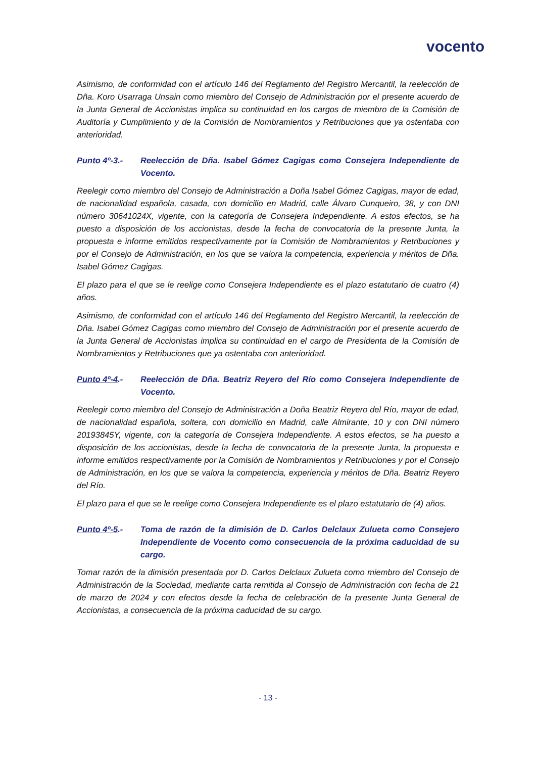vocento
Asimismo, de conformidad con el artículo 146 del Reglamento del Registro Mercantil, la reelección de Dña. Koro Usarraga Unsain como miembro del Consejo de Administración por el presente acuerdo de la Junta General de Accionistas implica su continuidad en los cargos de miembro de la Comisión de Auditoría y Cumplimiento y de la Comisión de Nombramientos y Retribuciones que ya ostentaba con anterioridad.
Punto 4º-3.- Reelección de Dña. Isabel Gómez Cagigas como Consejera Independiente de Vocento.
Reelegir como miembro del Consejo de Administración a Doña Isabel Gómez Cagigas, mayor de edad, de nacionalidad española, casada, con domicilio en Madrid, calle Álvaro Cunqueiro, 38, y con DNI número 30641024X, vigente, con la categoría de Consejera Independiente. A estos efectos, se ha puesto a disposición de los accionistas, desde la fecha de convocatoria de la presente Junta, la propuesta e informe emitidos respectivamente por la Comisión de Nombramientos y Retribuciones y por el Consejo de Administración, en los que se valora la competencia, experiencia y méritos de Dña. Isabel Gómez Cagigas.
El plazo para el que se le reelige como Consejera Independiente es el plazo estatutario de cuatro (4) años.
Asimismo, de conformidad con el artículo 146 del Reglamento del Registro Mercantil, la reelección de Dña. Isabel Gómez Cagigas como miembro del Consejo de Administración por el presente acuerdo de la Junta General de Accionistas implica su continuidad en el cargo de Presidenta de la Comisión de Nombramientos y Retribuciones que ya ostentaba con anterioridad.
Punto 4º-4.- Reelección de Dña. Beatriz Reyero del Río como Consejera Independiente de Vocento.
Reelegir como miembro del Consejo de Administración a Doña Beatriz Reyero del Río, mayor de edad, de nacionalidad española, soltera, con domicilio en Madrid, calle Almirante, 10 y con DNI número 20193845Y, vigente, con la categoría de Consejera Independiente. A estos efectos, se ha puesto a disposición de los accionistas, desde la fecha de convocatoria de la presente Junta, la propuesta e informe emitidos respectivamente por la Comisión de Nombramientos y Retribuciones y por el Consejo de Administración, en los que se valora la competencia, experiencia y méritos de Dña. Beatriz Reyero del Río.
El plazo para el que se le reelige como Consejera Independiente es el plazo estatutario de (4) años.
Punto 4º-5.- Toma de razón de la dimisión de D. Carlos Delclaux Zulueta como Consejero Independiente de Vocento como consecuencia de la próxima caducidad de su cargo.
Tomar razón de la dimisión presentada por D. Carlos Delclaux Zulueta como miembro del Consejo de Administración de la Sociedad, mediante carta remitida al Consejo de Administración con fecha de 21 de marzo de 2024 y con efectos desde la fecha de celebración de la presente Junta General de Accionistas, a consecuencia de la próxima caducidad de su cargo.
- 13 -